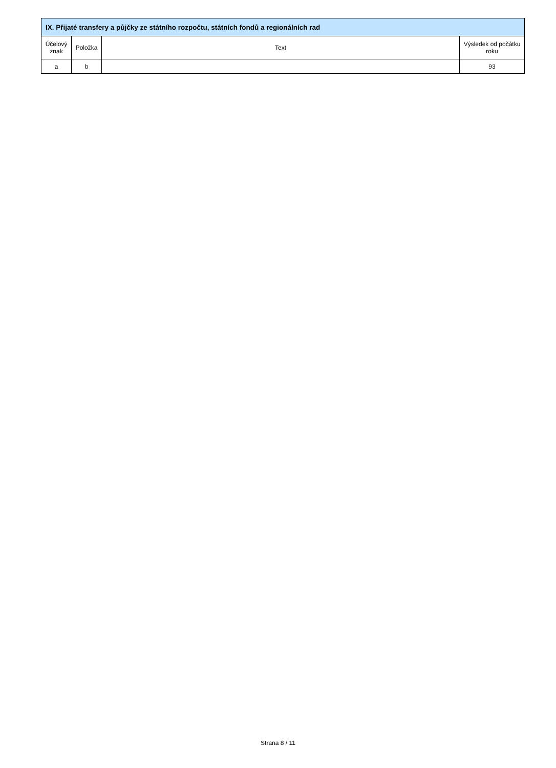| IX. Přijaté transfery a půjčky ze státního rozpočtu, státních fondů a regionálních rad | | | |
| --- | --- | --- | --- |
| Účelový znak | Položka | Text | Výsledek od počátku roku |
| a | b | | 93 |
Strana 8 / 11